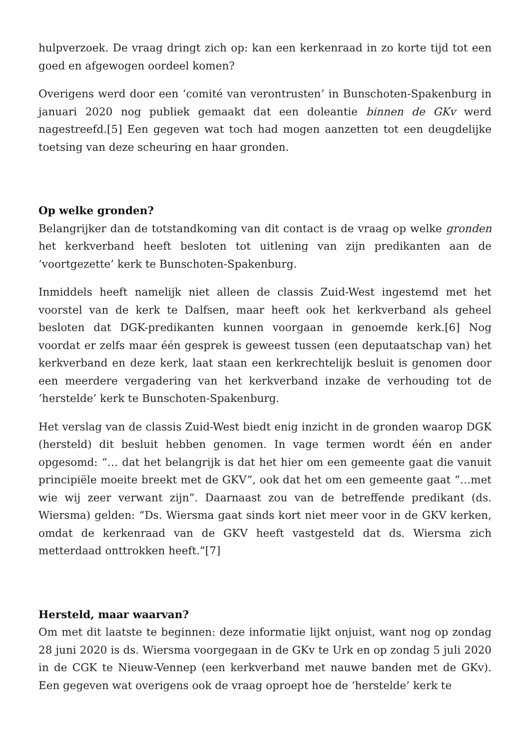hulpverzoek. De vraag dringt zich op: kan een kerkenraad in zo korte tijd tot een goed en afgewogen oordeel komen?
Overigens werd door een ‘comité van verontrusten’ in Bunschoten-Spakenburg in januari 2020 nog publiek gemaakt dat een doleantie binnen de GKv werd nagestreefd.[5] Een gegeven wat toch had mogen aanzetten tot een deugdelijke toetsing van deze scheuring en haar gronden.
Op welke gronden?
Belangrijker dan de totstandkoming van dit contact is de vraag op welke gronden het kerkverband heeft besloten tot uitlening van zijn predikanten aan de ‘voortgezette’ kerk te Bunschoten-Spakenburg.
Inmiddels heeft namelijk niet alleen de classis Zuid-West ingestemd met het voorstel van de kerk te Dalfsen, maar heeft ook het kerkverband als geheel besloten dat DGK-predikanten kunnen voorgaan in genoemde kerk.[6] Nog voordat er zelfs maar één gesprek is geweest tussen (een deputaatschap van) het kerkverband en deze kerk, laat staan een kerkrechtelijk besluit is genomen door een meerdere vergadering van het kerkverband inzake de verhouding tot de ‘herstelde’ kerk te Bunschoten-Spakenburg.
Het verslag van de classis Zuid-West biedt enig inzicht in de gronden waarop DGK (hersteld) dit besluit hebben genomen. In vage termen wordt één en ander opgesomd: “… dat het belangrijk is dat het hier om een gemeente gaat die vanuit principiële moeite breekt met de GKV”, ook dat het om een gemeente gaat “…met wie wij zeer verwant zijn”. Daarnaast zou van de betreffende predikant (ds. Wiersma) gelden: “Ds. Wiersma gaat sinds kort niet meer voor in de GKV kerken, omdat de kerkenraad van de GKV heeft vastgesteld dat ds. Wiersma zich metterdaad onttrokken heeft.”[7]
Hersteld, maar waarvan?
Om met dit laatste te beginnen: deze informatie lijkt onjuist, want nog op zondag 28 juni 2020 is ds. Wiersma voorgegaan in de GKv te Urk en op zondag 5 juli 2020 in de CGK te Nieuw-Vennep (een kerkverband met nauwe banden met de GKv). Een gegeven wat overigens ook de vraag oproept hoe de ‘herstelde’ kerk te